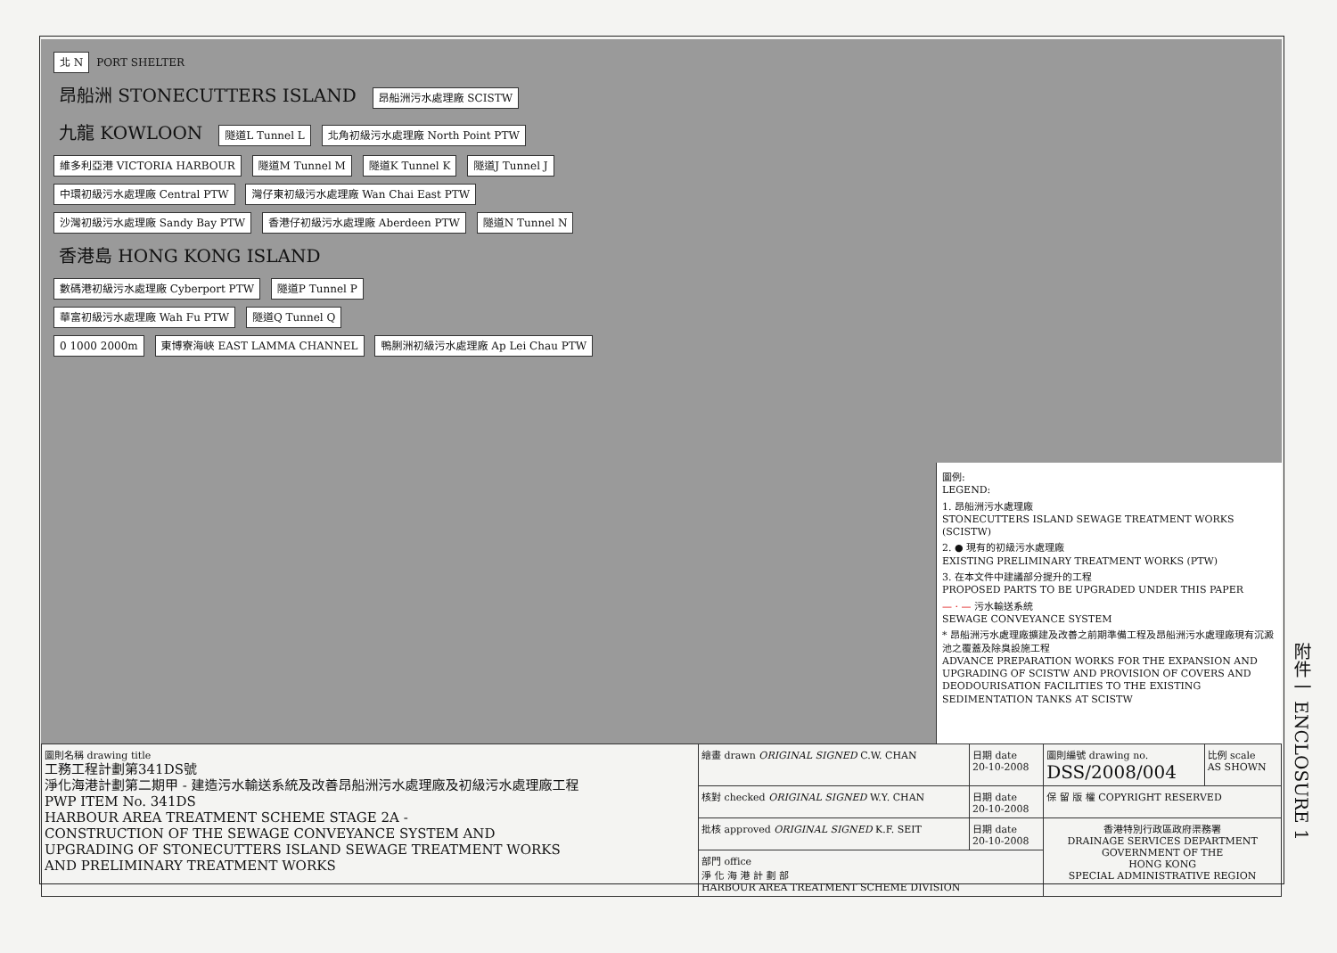北 N PORT SHELTER
昂船洲 STONECUTTERS ISLAND 昂船洲污水處理廠 SCISTW
九龍 KOWLOON 隧道L Tunnel L 北角初級污水處理廠 North Point PTW
維多利亞港 VICTORIA HARBOUR 隧道M Tunnel M 隧道K Tunnel K 隧道J Tunnel J
中環初級污水處理廠 Central PTW 灣仔東初級污水處理廠 Wan Chai East PTW
沙灣初級污水處理廠 Sandy Bay PTW 香港仔初級污水處理廠 Aberdeen PTW 隧道N Tunnel N
香港島 HONG KONG ISLAND
數碼港初級污水處理廠 Cyberport PTW 隧道P Tunnel P
華富初級污水處理廠 Wah Fu PTW 隧道Q Tunnel Q
0 1000 2000m 東博寮海峽 EAST LAMMA CHANNEL 鴨脷洲初級污水處理廠 Ap Lei Chau PTW
圖例:
LEGEND:
1. 昂船洲污水處理廠
STONECUTTERS ISLAND SEWAGE TREATMENT WORKS (SCISTW)
2. ● 現有的初級污水處理廠
EXISTING PRELIMINARY TREATMENT WORKS (PTW)
3. 在本文件中建議部分提升的工程
PROPOSED PARTS TO BE UPGRADED UNDER THIS PAPER
— · — 污水輸送系統
SEWAGE CONVEYANCE SYSTEM
* 昂船洲污水處理廠擴建及改善之前期準備工程及昂船洲污水處理廠現有沉澱池之覆蓋及除臭設施工程
ADVANCE PREPARATION WORKS FOR THE EXPANSION AND UPGRADING OF SCISTW AND PROVISION OF COVERS AND DEODOURISATION FACILITIES TO THE EXISTING SEDIMENTATION TANKS AT SCISTW
| 圖則名稱 drawing title 工務工程計劃第341DS號 淨化海港計劃第二期甲 - 建造污水輸送系統及改善昂船洲污水處理廠及初級污水處理廠工程 PWP ITEM No. 341DS HARBOUR AREA TREATMENT SCHEME STAGE 2A - CONSTRUCTION OF THE SEWAGE CONVEYANCE SYSTEM AND UPGRADING OF STONECUTTERS ISLAND SEWAGE TREATMENT WORKS AND PRELIMINARY TREATMENT WORKS | 繪畫 drawn ORIGINAL SIGNED C.W. CHAN | 日期 date 20-10-2008 | 圖則編號 drawing no. DSS/2008/004 | 比例 scale AS SHOWN |
| | 核對 checked ORIGINAL SIGNED W.Y. CHAN | 日期 date 20-10-2008 | 保 留 版 權 COPYRIGHT RESERVED | |
| | 批核 approved ORIGINAL SIGNED K.F. SEIT | 日期 date 20-10-2008 | 香港特別行政區政府渠務署 DRAINAGE SERVICES DEPARTMENT GOVERNMENT OF THE HONG KONG SPECIAL ADMINISTRATIVE REGION | |
| | 部門 office 淨 化 海 港 計 劃 部 HARBOUR AREA TREATMENT SCHEME DIVISION | | | |
附件一 ENCLOSURE 1